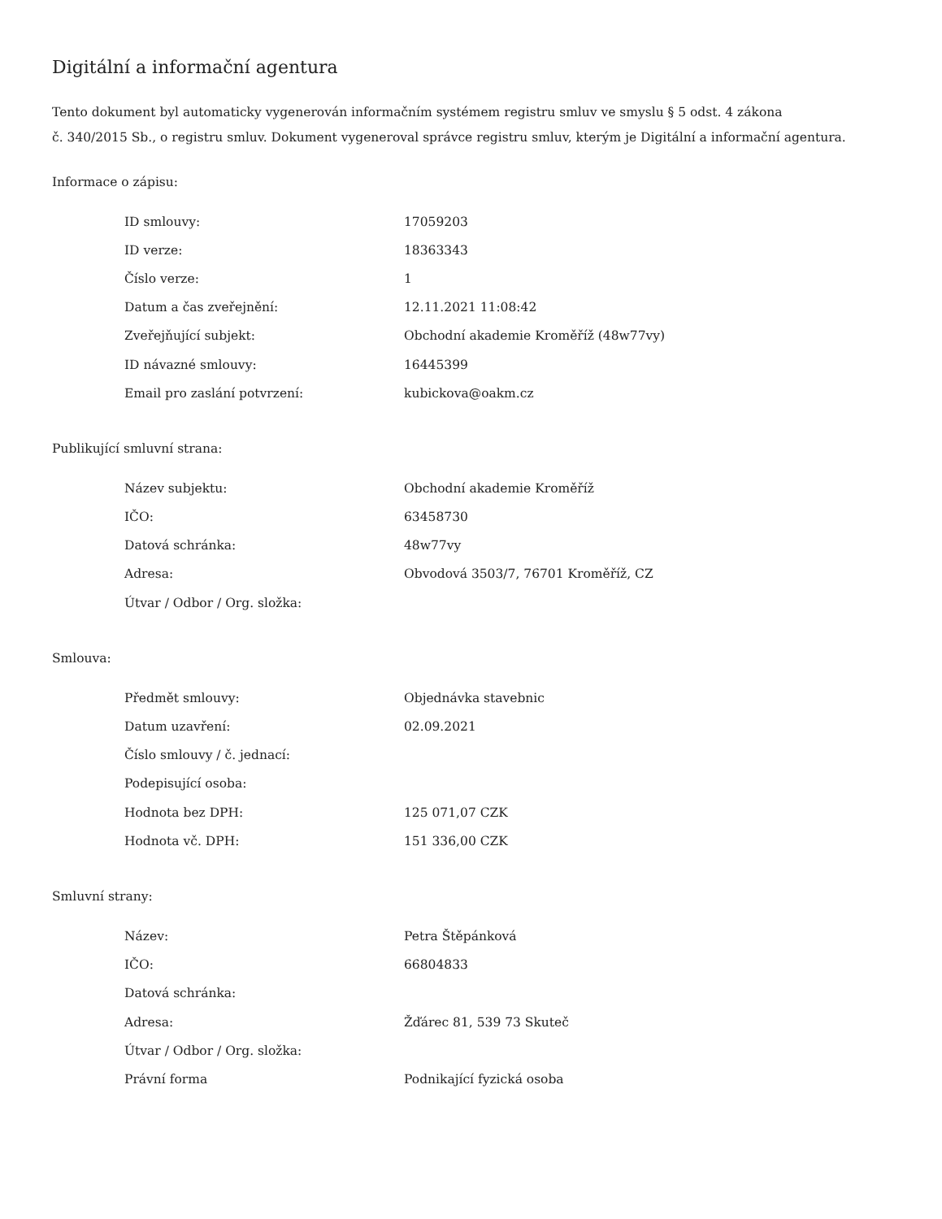Digitální a informační agentura
Tento dokument byl automaticky vygenerován informačním systémem registru smluv ve smyslu § 5 odst. 4 zákona
č. 340/2015 Sb., o registru smluv. Dokument vygeneroval správce registru smluv, kterým je Digitální a informační agentura.
Informace o zápisu:
| ID smlouvy: | 17059203 |
| ID verze: | 18363343 |
| Číslo verze: | 1 |
| Datum a čas zveřejnění: | 12.11.2021 11:08:42 |
| Zveřejňující subjekt: | Obchodní akademie Kroměříž (48w77vy) |
| ID návazné smlouvy: | 16445399 |
| Email pro zaslání potvrzení: | kubickova@oakm.cz |
Publikující smluvní strana:
| Název subjektu: | Obchodní akademie Kroměříž |
| IČO: | 63458730 |
| Datová schránka: | 48w77vy |
| Adresa: | Obvodová 3503/7, 76701 Kroměříž, CZ |
| Útvar / Odbor / Org. složka: | |
Smlouva:
| Předmět smlouvy: | Objednávka stavebnic |
| Datum uzavření: | 02.09.2021 |
| Číslo smlouvy / č. jednací: | |
| Podepisující osoba: | |
| Hodnota bez DPH: | 125 071,07 CZK |
| Hodnota vč. DPH: | 151 336,00 CZK |
Smluvní strany:
| Název: | Petra Štěpánková |
| IČO: | 66804833 |
| Datová schránka: | |
| Adresa: | Žďárec 81, 539 73 Skuteč |
| Útvar / Odbor / Org. složka: | |
| Právní forma | Podnikající fyzická osoba |